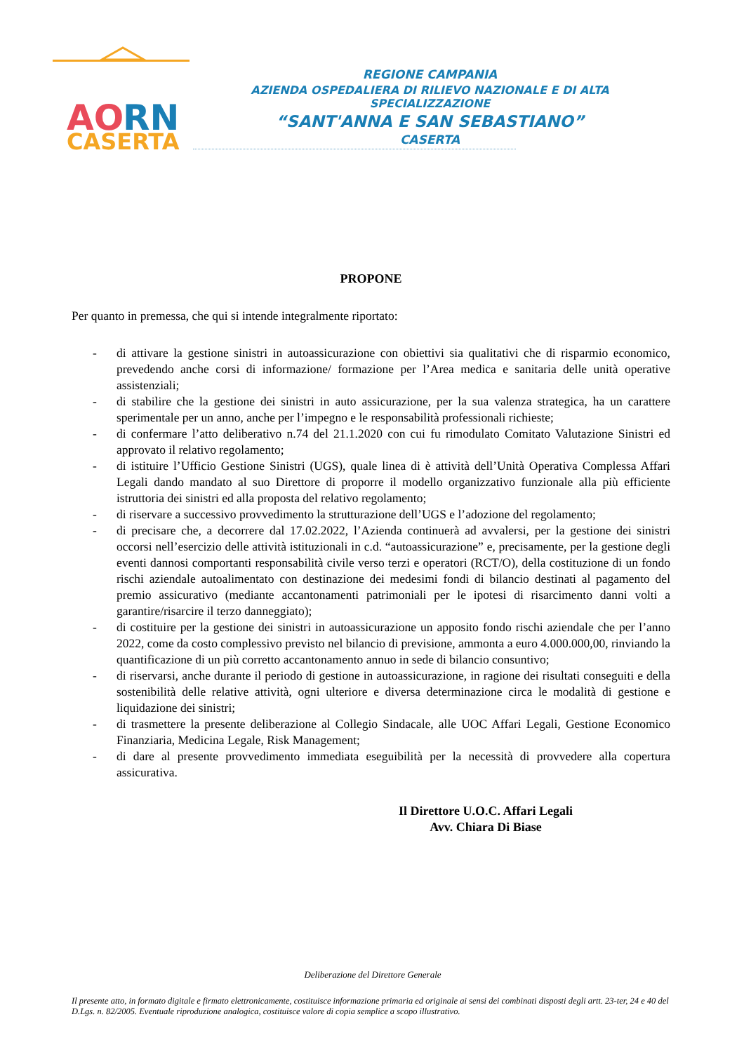AO
RN
CASERTA
REGIONE CAMPANIA
AZIENDA OSPEDALIERA DI RILIEVO NAZIONALE E DI ALTA SPECIALIZZAZIONE
“SANT'ANNA E SAN SEBASTIANO”
CASERTA
PROPONE
Per quanto in premessa, che qui si intende integralmente riportato:
- di attivare la gestione sinistri in autoassicurazione con obiettivi sia qualitativi che di risparmio economico, prevedendo anche corsi di informazione/ formazione per l’Area medica e sanitaria delle unità operative assistenziali;
- di stabilire che la gestione dei sinistri in auto assicurazione, per la sua valenza strategica, ha un carattere sperimentale per un anno, anche per l’impegno e le responsabilità professionali richieste;
- di confermare l’atto deliberativo n.74 del 21.1.2020 con cui fu rimodulato Comitato Valutazione Sinistri ed approvato il relativo regolamento;
- di istituire l’Ufficio Gestione Sinistri (UGS), quale linea di è attività dell’Unità Operativa Complessa Affari Legali dando mandato al suo Direttore di proporre il modello organizzativo funzionale alla più efficiente istruttoria dei sinistri ed alla proposta del relativo regolamento;
- di riservare a successivo provvedimento la strutturazione dell’UGS e l’adozione del regolamento;
- di precisare che, a decorrere dal 17.02.2022, l’Azienda continuerà ad avvalersi, per la gestione dei sinistri occorsi nell’esercizio delle attività istituzionali in c.d. “autoassicurazione” e, precisamente, per la gestione degli eventi dannosi comportanti responsabilità civile verso terzi e operatori (RCT/O), della costituzione di un fondo rischi aziendale autoalimentato con destinazione dei medesimi fondi di bilancio destinati al pagamento del premio assicurativo (mediante accantonamenti patrimoniali per le ipotesi di risarcimento danni volti a garantire/risarcire il terzo danneggiato);
- di costituire per la gestione dei sinistri in autoassicurazione un apposito fondo rischi aziendale che per l’anno 2022, come da costo complessivo previsto nel bilancio di previsione, ammonta a euro 4.000.000,00, rinviando la quantificazione di un più corretto accantonamento annuo in sede di bilancio consuntivo;
- di riservarsi, anche durante il periodo di gestione in autoassicurazione, in ragione dei risultati conseguiti e della sostenibilità delle relative attività, ogni ulteriore e diversa determinazione circa le modalità di gestione e liquidazione dei sinistri;
- di trasmettere la presente deliberazione al Collegio Sindacale, alle UOC Affari Legali, Gestione Economico Finanziaria, Medicina Legale, Risk Management;
- di dare al presente provvedimento immediata eseguibilità per la necessità di provvedere alla copertura assicurativa.
Il Direttore U.O.C. Affari Legali
Avv. Chiara Di Biase
Deliberazione del Direttore Generale
Il presente atto, in formato digitale e firmato elettronicamente, costituisce informazione primaria ed originale ai sensi dei combinati disposti degli artt. 23-ter, 24 e 40 del D.Lgs. n. 82/2005. Eventuale riproduzione analogica, costituisce valore di copia semplice a scopo illustrativo.